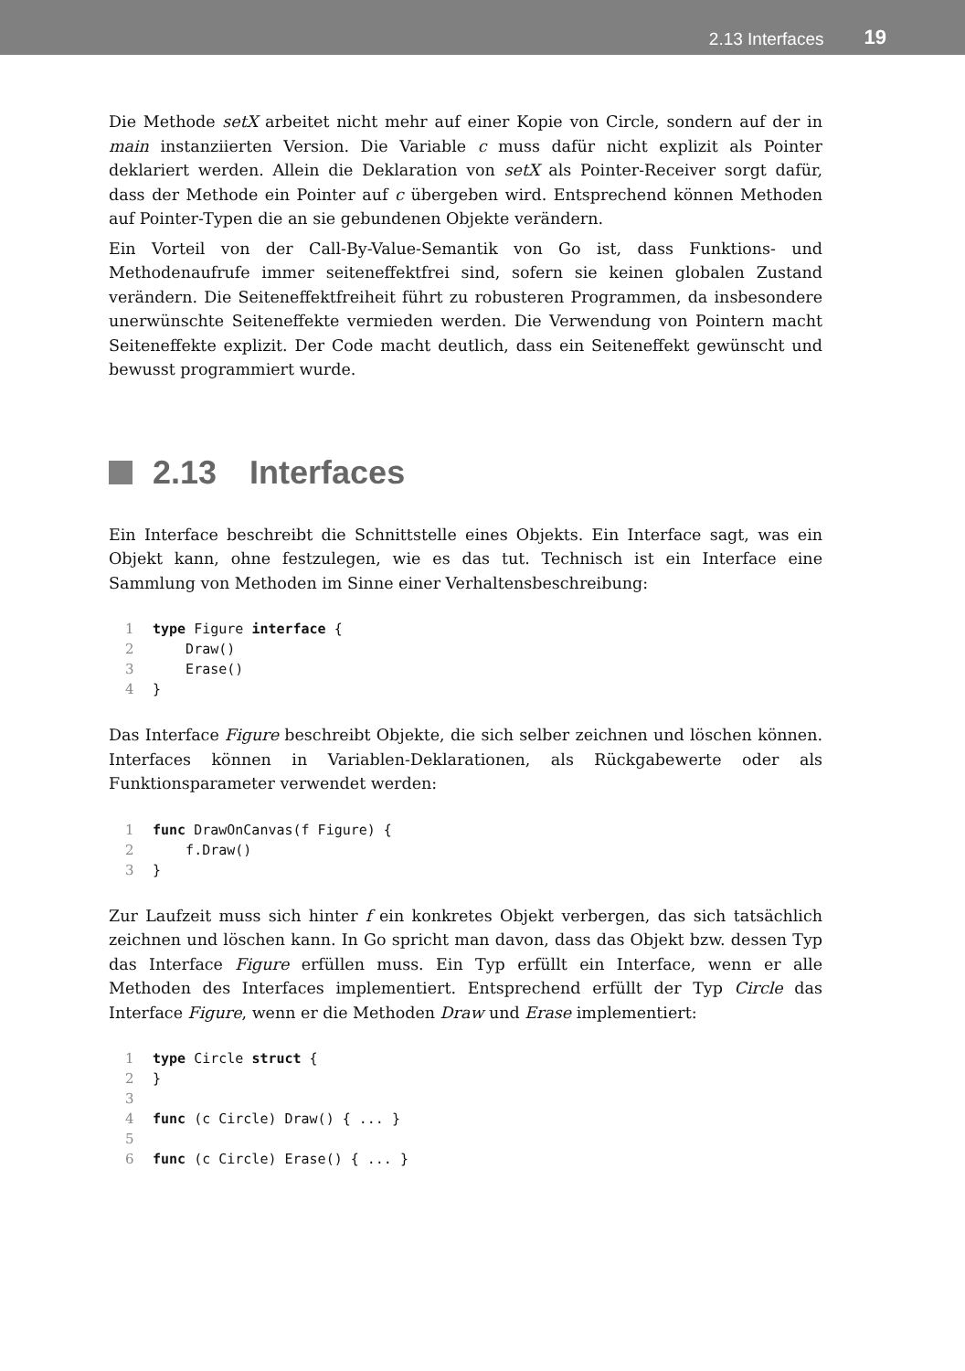2.13 Interfaces 19
Die Methode setX arbeitet nicht mehr auf einer Kopie von Circle, sondern auf der in main instanziierten Version. Die Variable c muss dafür nicht explizit als Pointer deklariert werden. Allein die Deklaration von setX als Pointer-Receiver sorgt dafür, dass der Methode ein Pointer auf c übergeben wird. Entsprechend können Methoden auf Pointer-Typen die an sie gebundenen Objekte verändern.
Ein Vorteil von der Call-By-Value-Semantik von Go ist, dass Funktions- und Methodenaufrufe immer seiteneffektfrei sind, sofern sie keinen globalen Zustand verändern. Die Seiteneffektfreiheit führt zu robusteren Programmen, da insbesondere unerwünschte Seiteneffekte vermieden werden. Die Verwendung von Pointern macht Seiteneffekte explizit. Der Code macht deutlich, dass ein Seiteneffekt gewünscht und bewusst programmiert wurde.
2.13 Interfaces
Ein Interface beschreibt die Schnittstelle eines Objekts. Ein Interface sagt, was ein Objekt kann, ohne festzulegen, wie es das tut. Technisch ist ein Interface eine Sammlung von Methoden im Sinne einer Verhaltensbeschreibung:
1 type Figure interface {
2    Draw()
3    Erase()
4}
Das Interface Figure beschreibt Objekte, die sich selber zeichnen und löschen können. Interfaces können in Variablen-Deklarationen, als Rückgabewerte oder als Funktionsparameter verwendet werden:
1 func DrawOnCanvas(f Figure) {
2    f.Draw()
3}
Zur Laufzeit muss sich hinter f ein konkretes Objekt verbergen, das sich tatsächlich zeichnen und löschen kann. In Go spricht man davon, dass das Objekt bzw. dessen Typ das Interface Figure erfüllen muss. Ein Typ erfüllt ein Interface, wenn er alle Methoden des Interfaces implementiert. Entsprechend erfüllt der Typ Circle das Interface Figure, wenn er die Methoden Draw und Erase implementiert:
1 type Circle struct {
2}
3
4 func (c Circle) Draw() { ... }
5
6 func (c Circle) Erase() { ... }